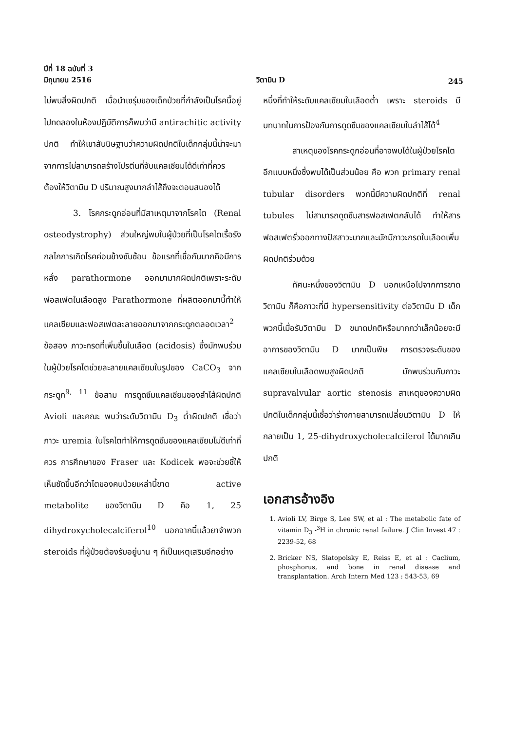ปีที่ 18 ฉบับที่ 3
มิถุนายน 2516
วิตามิน D
245
ไม่พบสิ่งผิดปกติ เมื่อนำเซรุ่มของเด็กป่วยที่กำลังเป็นโรคนี้อยู่ไปทดลองในห้องปฏิบัติการก็พบว่ามี antirachitic activity ปกติ ทำให้เขาสันนิษฐานว่าความผิดปกติในเด็กกลุ่มนี้น่าจะมาจากการไม่สามารถสร้างโปรตีนที่จับแคลเซียมได้ดีเท่าที่ควร ต้องให้วิตามิน D ปริมาณสูงมากลำไส้ถึงจะตอบสนองได้
3. โรคกระดูกอ่อนที่มีสาเหตุมาจากโรคไต (Renal osteodystrophy) ส่วนใหญ่พบในผู้ป่วยที่เป็นโรคไตเรื้อรังกลไกการเกิดโรคค่อนข้างซับซ้อน ข้อแรกที่เชื่อกันมากคือมีการหลั่ง parathormone ออกมามากผิดปกติเพราะระดับฟอสเฟตในเลือดสูง Parathormone ที่ผลิตออกมานี้ทำให้แคลเซียมและฟอสเฟตละลายออกมาจากกระดูกตลอดเวลา<sup>2</sup> ข้อสอง ภาวะกรดที่เพิ่มขึ้นในเลือด (acidosis) ซึ่งมักพบร่วมในผู้ป่วยโรคไตช่วยละลายแคลเซียมในรูปของ CaCO<sub>3</sub> จากกระดูก<sup>9, 11</sup> ข้อสาม การดูดซึมแคลเซียมของลำไส้ผิดปกติ Avioli และคณะ พบว่าระดับวิตามิน D<sub>3</sub> ต่ำผิดปกติ เชื่อว่าภาวะ uremia ในโรคไตทำให้การดูดซึมของแคลเซียมไม่ดีเท่าที่ควร การศึกษาของ Fraser และ Kodicek พอจะช่วยชี้ให้เห็นชัดขึ้นอีกว่าไตของคนป่วยเหล่านี้ขาด active metabolite ของวิตามิน D คือ 1, 25 dihydroxycholecalciferol<sup>10</sup> นอกจากนี้แล้วยาจำพวก steroids ที่ผู้ป่วยต้องรับอยู่นาน ๆ ก็เป็นเหตุเสริมอีกอย่าง
หนึ่งที่ทำให้ระดับแคลเซียมในเลือดต่ำ เพราะ steroids มีบทบาทในการป้องกันการดูดซึมของแคลเซียมในลำไส้ได้<sup>4</sup>
สาเหตุของโรคกระดูกอ่อนที่อาจพบได้ในผู้ป่วยโรคไตอีกแบบหนึ่งซึ่งพบได้เป็นส่วนน้อย คือ พวก primary renal tubular disorders พวกนี้มีความผิดปกติที่ renal tubules ไม่สามารถดูดซึมสารฟอสเฟตกลับได้ ทำให้สารฟอสเฟตรั่วออกทางปัสสาวะมากและมักมีภาวะกรดในเลือดเพิ่มผิดปกติร่วมด้วย
ทัศนะหนึ่งของวิตามิน D นอกเหนือไปจากการขาดวิตามิน ก็คือภาวะที่มี hypersensitivity ต่อวิตามิน D เด็กพวกนี้เมื่อรับวิตามิน D ขนาดปกติหรือมากกว่าเล็กน้อยจะมีอาการของวิตามิน D มากเป็นพิษ การตรวจระดับของแคลเซียมในเลือดพบสูงผิดปกติ มักพบร่วมกับภาวะ supravalvular aortic stenosis สาเหตุของความผิดปกติในเด็กกลุ่มนี้เชื่อว่าร่างกายสามารถเปลี่ยนวิตามิน D ให้กลายเป็น 1, 25-dihydroxycholecalciferol ได้มากเกินปกติ
เอกสารอ้างอิง
1. Avioli LV, Birge S, Lee SW, et al : The metabolic fate of vitamin D<sub>3</sub> -<sup>3</sup>H in chronic renal failure. J Clin Invest 47 : 2239-52, 68
2. Bricker NS, Slatopolsky E, Reiss E, et al : Caclium, phosphorus, and bone in renal disease and transplantation. Arch Intern Med 123 : 543-53, 69